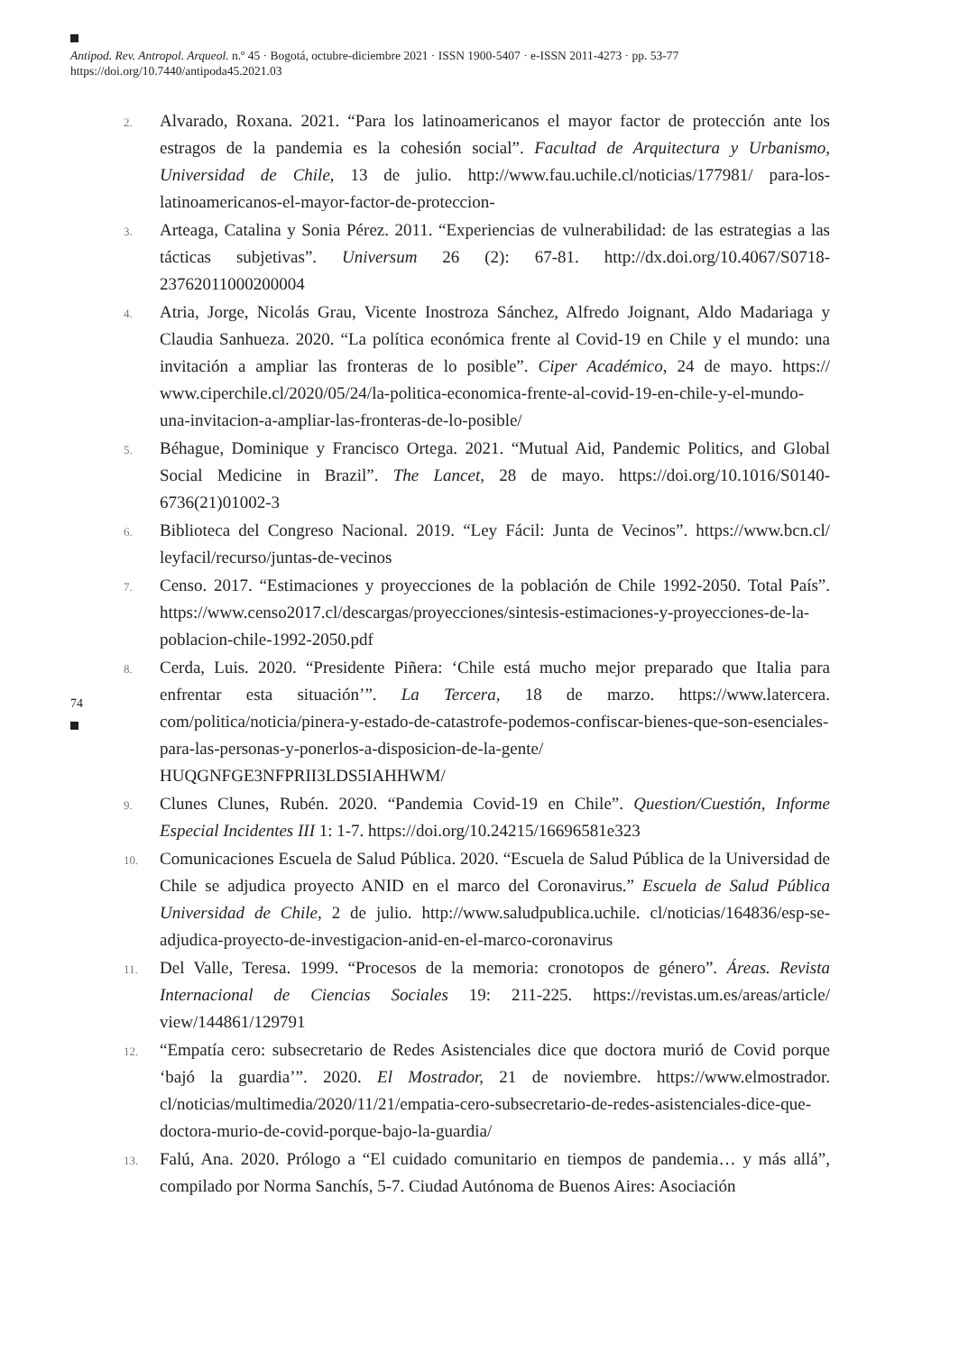Antipod. Rev. Antropol. Arqueol. n.º 45 · Bogotá, octubre-diciembre 2021 · ISSN 1900-5407 · e-ISSN 2011-4273 · pp. 53-77
https://doi.org/10.7440/antipoda45.2021.03
74
2. Alvarado, Roxana. 2021. “Para los latinoamericanos el mayor factor de protección ante los estragos de la pandemia es la cohesión social”. Facultad de Arquitectura y Urbanismo, Universidad de Chile, 13 de julio. http://www.fau.uchile.cl/noticias/177981/ para-los-latinoamericanos-el-mayor-factor-de-proteccion-
3. Arteaga, Catalina y Sonia Pérez. 2011. “Experiencias de vulnerabilidad: de las estrategias a las tácticas subjetivas”. Universum 26 (2): 67-81. http://dx.doi.org/10.4067/S0718-23762011000200004
4. Atria, Jorge, Nicolás Grau, Vicente Inostroza Sánchez, Alfredo Joignant, Aldo Madariaga y Claudia Sanhueza. 2020. “La política económica frente al Covid-19 en Chile y el mundo: una invitación a ampliar las fronteras de lo posible”. Ciper Académico, 24 de mayo. https:// www.ciperchile.cl/2020/05/24/la-politica-economica-frente-al-covid-19-en-chile-y-el-mundo-una-invitacion-a-ampliar-las-fronteras-de-lo-posible/
5. Béhague, Dominique y Francisco Ortega. 2021. “Mutual Aid, Pandemic Politics, and Global Social Medicine in Brazil”. The Lancet, 28 de mayo. https://doi.org/10.1016/S0140-6736(21)01002-3
6. Biblioteca del Congreso Nacional. 2019. “Ley Fácil: Junta de Vecinos”. https://www.bcn.cl/ leyfacil/recurso/juntas-de-vecinos
7. Censo. 2017. “Estimaciones y proyecciones de la población de Chile 1992-2050. Total País”. https://www.censo2017.cl/descargas/proyecciones/sintesis-estimaciones-y-proyecciones-de-la-poblacion-chile-1992-2050.pdf
8. Cerda, Luis. 2020. “Presidente Piñera: ‘Chile está mucho mejor preparado que Italia para enfrentar esta situación’”. La Tercera, 18 de marzo. https://www.latercera. com/politica/noticia/pinera-y-estado-de-catastrofe-podemos-confiscar-bienes-que-son-esenciales-para-las-personas-y-ponerlos-a-disposicion-de-la-gente/ HUQGNFGE3NFPRII3LDS5IAHHWM/
9. Clunes Clunes, Rubén. 2020. “Pandemia Covid-19 en Chile”. Question/Cuestión, Informe Especial Incidentes III 1: 1-7. https://doi.org/10.24215/16696581e323
10. Comunicaciones Escuela de Salud Pública. 2020. “Escuela de Salud Pública de la Universidad de Chile se adjudica proyecto ANID en el marco del Coronavirus.” Escuela de Salud Pública Universidad de Chile, 2 de julio. http://www.saludpublica.uchile. cl/noticias/164836/esp-se-adjudica-proyecto-de-investigacion-anid-en-el-marco-coronavirus
11. Del Valle, Teresa. 1999. “Procesos de la memoria: cronotopos de género”. Áreas. Revista Internacional de Ciencias Sociales 19: 211-225. https://revistas.um.es/areas/article/ view/144861/129791
12. “Empatía cero: subsecretario de Redes Asistenciales dice que doctora murió de Covid porque ‘bajó la guardia’”. 2020. El Mostrador, 21 de noviembre. https://www.elmostrador. cl/noticias/multimedia/2020/11/21/empatia-cero-subsecretario-de-redes-asistenciales-dice-que-doctora-murio-de-covid-porque-bajo-la-guardia/
13. Falú, Ana. 2020. Prólogo a “El cuidado comunitario en tiempos de pandemia… y más allá”, compilado por Norma Sanchís, 5-7. Ciudad Autónoma de Buenos Aires: Asociación